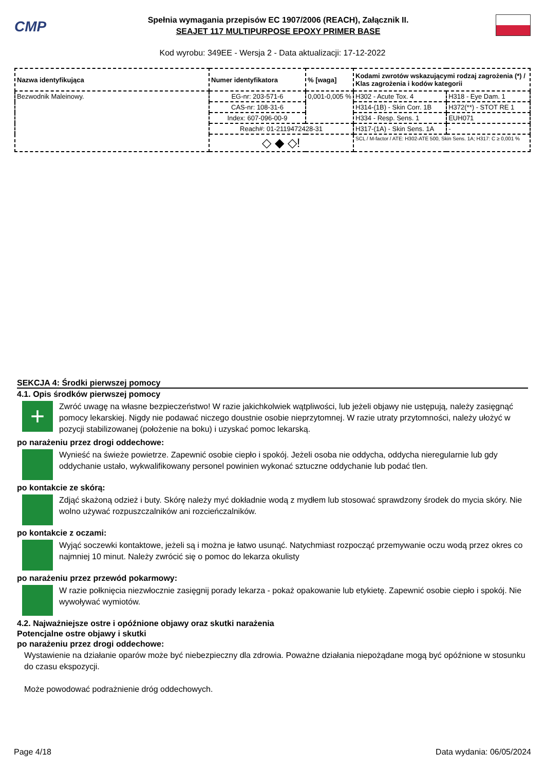CMP
Spełnia wymagania przepisów EC 1907/2006 (REACH), Załącznik II.
SEAJET 117 MULTIPURPOSE EPOXY PRIMER BASE
Kod wyrobu: 349EE - Wersja 2 - Data aktualizacji: 17-12-2022
| Nazwa identyfikująca | Numer identyfikatora | % [waga] | Kodami zwrotów wskazującymi rodzaj zagrożenia (*) / Klas zagrożenia i kodów kategorii | |
| --- | --- | --- | --- | --- |
| Bezwodnik Maleinowy. | EG-nr: 203-571-6 | 0,001-0,005 % | H302 - Acute Tox. 4 | H318 - Eye Dam. 1 |
| | CAS-nr: 108-31-6 | | H314-(1B) - Skin Corr. 1B | H372(**) - STOT RE 1 |
| | Index: 607-096-00-9 | | H334 - Resp. Sens. 1 | EUH071 |
| | Reach#: 01-2119472428-31 | | H317-(1A) - Skin Sens. 1A | - |
| | ◇ ◆ ◇! | | SCL / M-factor / ATE: H302-ATE 500, Skin Sens. 1A; H317: C ≥ 0,001 % | |
SEKCJA 4: Środki pierwszej pomocy
4.1. Opis środków pierwszej pomocy
+
Zwróć uwagę na własne bezpieczeństwo! W razie jakichkolwiek wątpliwości, lub jeżeli objawy nie ustępują, należy zasięgnąć pomocy lekarskiej. Nigdy nie podawać niczego doustnie osobie nieprzytomnej. W razie utraty przytomności, należy ułożyć w pozycji stabilizowanej (położenie na boku) i uzyskać pomoc lekarską.
po narażeniu przez drogi oddechowe:
Wynieść na świeże powietrze. Zapewnić osobie ciepło i spokój. Jeżeli osoba nie oddycha, oddycha nieregularnie lub gdy oddychanie ustało, wykwalifikowany personel powinien wykonać sztuczne oddychanie lub podać tlen.
po kontakcie ze skórą:
Zdjąć skażoną odzież i buty. Skórę należy myć dokładnie wodą z mydłem lub stosować sprawdzony środek do mycia skóry. Nie wolno używać rozpuszczalników ani rozcieńczalników.
po kontakcie z oczami:
Wyjąć soczewki kontaktowe, jeżeli są i można je łatwo usunąć. Natychmiast rozpocząć przemywanie oczu wodą przez okres co najmniej 10 minut. Należy zwrócić się o pomoc do lekarza okulisty
po narażeniu przez przewód pokarmowy:
W razie połknięcia niezwłocznie zasięgnij porady lekarza - pokaż opakowanie lub etykietę. Zapewnić osobie ciepło i spokój. Nie wywoływać wymiotów.
4.2. Najważniejsze ostre i opóźnione objawy oraz skutki narażenia
Potencjalne ostre objawy i skutki
po narażeniu przez drogi oddechowe:
Wystawienie na działanie oparów może być niebezpieczny dla zdrowia. Poważne działania niepożądane mogą być opóźnione w stosunku do czasu ekspozycji.
Może powodować podrażnienie dróg oddechowych.
Page 4/18 Data wydania: 06/05/2024